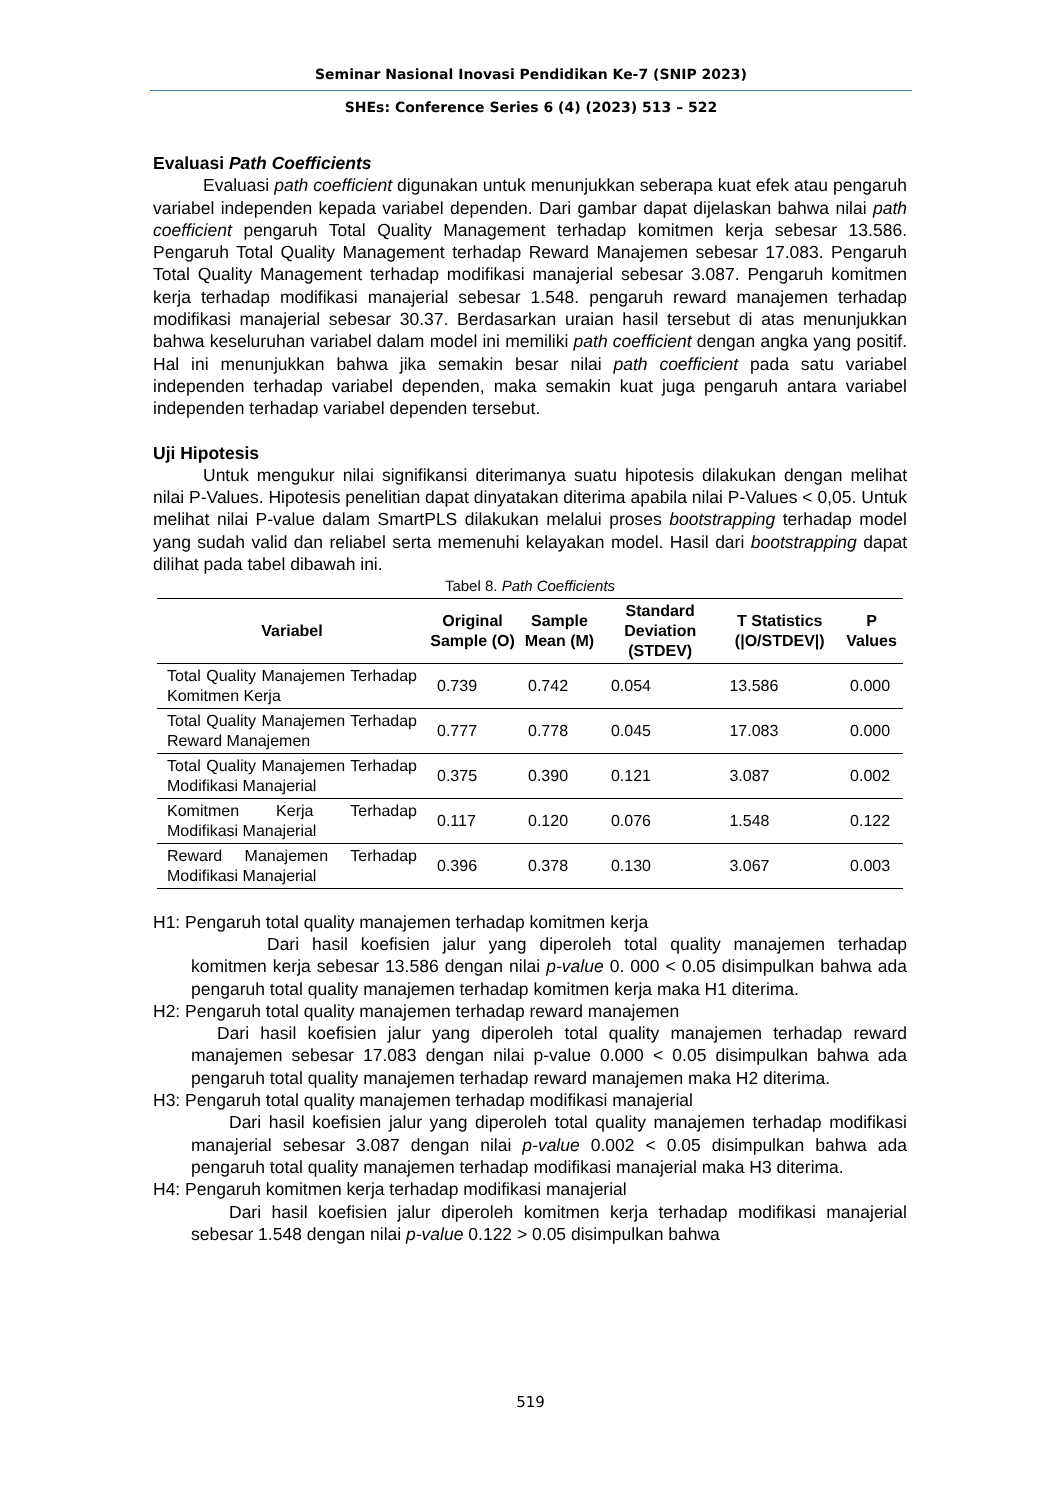Seminar Nasional Inovasi Pendidikan Ke-7 (SNIP 2023)
SHEs: Conference Series 6 (4) (2023) 513 – 522
Evaluasi Path Coefficients
Evaluasi path coefficient digunakan untuk menunjukkan seberapa kuat efek atau pengaruh variabel independen kepada variabel dependen. Dari gambar dapat dijelaskan bahwa nilai path coefficient pengaruh Total Quality Management terhadap komitmen kerja sebesar 13.586. Pengaruh Total Quality Management terhadap Reward Manajemen sebesar 17.083. Pengaruh Total Quality Management terhadap modifikasi manajerial sebesar 3.087. Pengaruh komitmen kerja terhadap modifikasi manajerial sebesar 1.548. pengaruh reward manajemen terhadap modifikasi manajerial sebesar 30.37. Berdasarkan uraian hasil tersebut di atas menunjukkan bahwa keseluruhan variabel dalam model ini memiliki path coefficient dengan angka yang positif. Hal ini menunjukkan bahwa jika semakin besar nilai path coefficient pada satu variabel independen terhadap variabel dependen, maka semakin kuat juga pengaruh antara variabel independen terhadap variabel dependen tersebut.
Uji Hipotesis
Untuk mengukur nilai signifikansi diterimanya suatu hipotesis dilakukan dengan melihat nilai P-Values. Hipotesis penelitian dapat dinyatakan diterima apabila nilai P-Values < 0,05. Untuk melihat nilai P-value dalam SmartPLS dilakukan melalui proses bootstrapping terhadap model yang sudah valid dan reliabel serta memenuhi kelayakan model. Hasil dari bootstrapping dapat dilihat pada tabel dibawah ini.
Tabel 8. Path Coefficients
| Variabel | Original Sample (O) | Sample Mean (M) | Standard Deviation (STDEV) | T Statistics (/O/STDEV/) | P Values |
| --- | --- | --- | --- | --- | --- |
| Total Quality Manajemen Terhadap Komitmen Kerja | 0.739 | 0.742 | 0.054 | 13.586 | 0.000 |
| Total Quality Manajemen Terhadap Reward Manajemen | 0.777 | 0.778 | 0.045 | 17.083 | 0.000 |
| Total Quality Manajemen Terhadap Modifikasi Manajerial | 0.375 | 0.390 | 0.121 | 3.087 | 0.002 |
| Komitmen Kerja Terhadap Modifikasi Manajerial | 0.117 | 0.120 | 0.076 | 1.548 | 0.122 |
| Reward Manajemen Terhadap Modifikasi Manajerial | 0.396 | 0.378 | 0.130 | 3.067 | 0.003 |
H1: Pengaruh total quality manajemen terhadap komitmen kerja
Dari hasil koefisien jalur yang diperoleh total quality manajemen terhadap komitmen kerja sebesar 13.586 dengan nilai p-value 0. 000 < 0.05 disimpulkan bahwa ada pengaruh total quality manajemen terhadap komitmen kerja maka H1 diterima.
H2: Pengaruh total quality manajemen terhadap reward manajemen
Dari hasil koefisien jalur yang diperoleh total quality manajemen terhadap reward manajemen sebesar 17.083 dengan nilai p-value 0.000 < 0.05 disimpulkan bahwa ada pengaruh total quality manajemen terhadap reward manajemen maka H2 diterima.
H3: Pengaruh total quality manajemen terhadap modifikasi manajerial
Dari hasil koefisien jalur yang diperoleh total quality manajemen terhadap modifikasi manajerial sebesar 3.087 dengan nilai p-value 0.002 < 0.05 disimpulkan bahwa ada pengaruh total quality manajemen terhadap modifikasi manajerial maka H3 diterima.
H4: Pengaruh komitmen kerja terhadap modifikasi manajerial
Dari hasil koefisien jalur diperoleh komitmen kerja terhadap modifikasi manajerial sebesar 1.548 dengan nilai p-value 0.122 > 0.05 disimpulkan bahwa
519